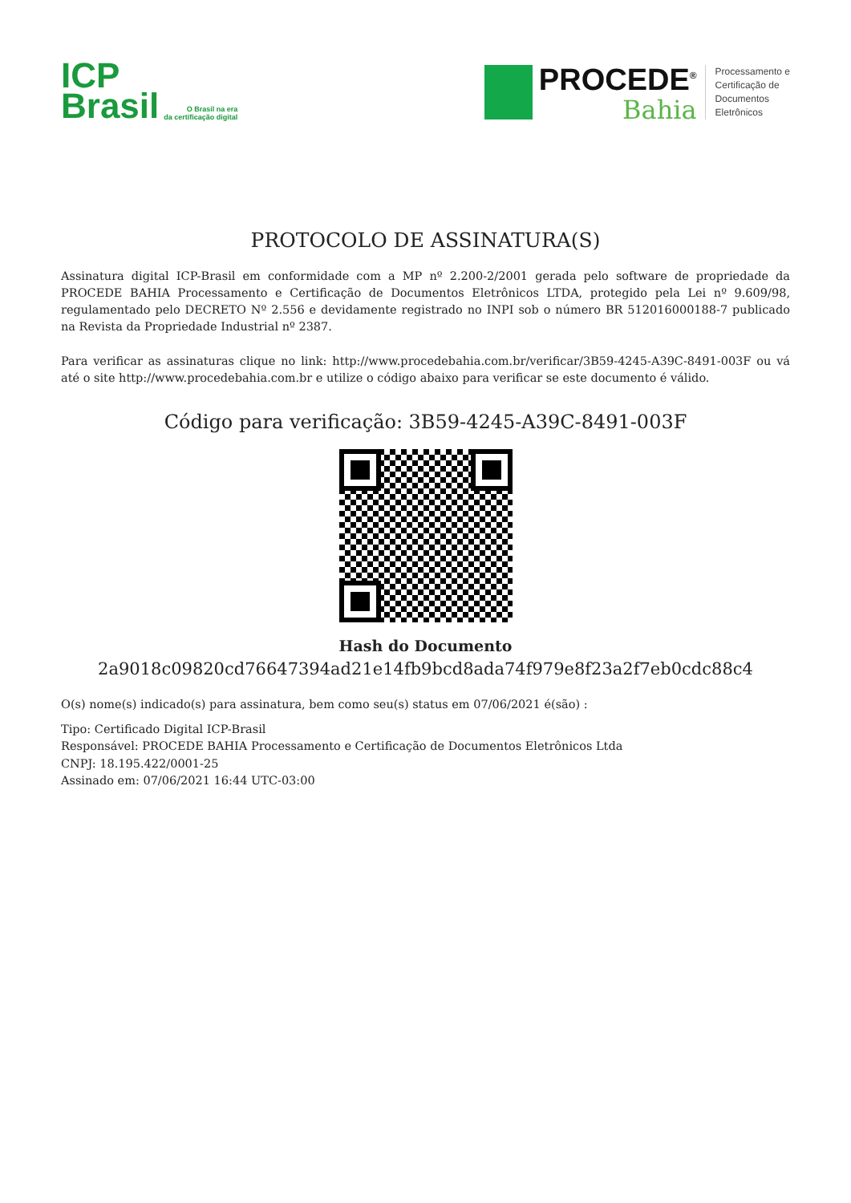ICP
Brasil
O Brasil na era
da certificação digital
PROCEDE<sup>®</sup>
Bahia
Processamento e
Certificação de
Documentos
Eletrônicos
PROTOCOLO DE ASSINATURA(S)
Assinatura digital ICP-Brasil em conformidade com a MP nº 2.200-2/2001 gerada pelo software de propriedade da PROCEDE BAHIA Processamento e Certificação de Documentos Eletrônicos LTDA, protegido pela Lei nº 9.609/98, regulamentado pelo DECRETO Nº 2.556 e devidamente registrado no INPI sob o número BR 512016000188-7 publicado na Revista da Propriedade Industrial nº 2387.
Para verificar as assinaturas clique no link: http://www.procedebahia.com.br/verificar/3B59-4245-A39C-8491-003F ou vá até o site http://www.procedebahia.com.br e utilize o código abaixo para verificar se este documento é válido.
Código para verificação: 3B59-4245-A39C-8491-003F
Hash do Documento
2a9018c09820cd76647394ad21e14fb9bcd8ada74f979e8f23a2f7eb0cdc88c4
O(s) nome(s) indicado(s) para assinatura, bem como seu(s) status em 07/06/2021 é(são) :
Tipo: Certificado Digital ICP-Brasil
Responsável: PROCEDE BAHIA Processamento e Certificação de Documentos Eletrônicos Ltda
CNPJ: 18.195.422/0001-25
Assinado em: 07/06/2021 16:44 UTC-03:00